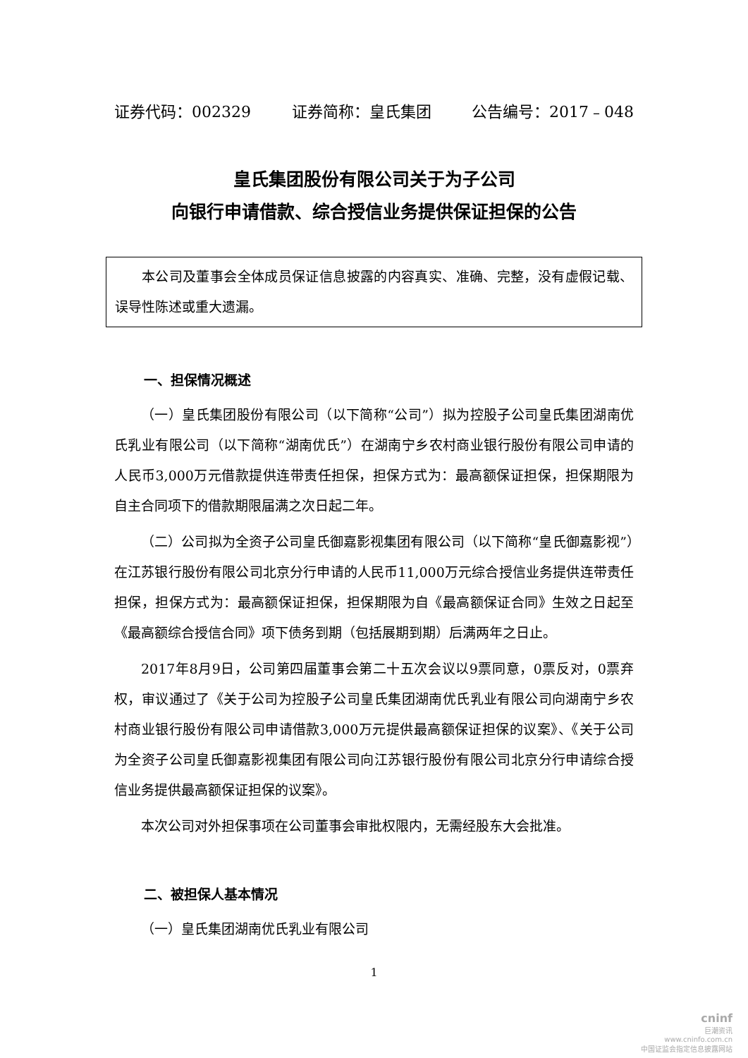证券代码：002329 证券简称：皇氏集团 公告编号：2017﹣048
皇氏集团股份有限公司关于为子公司
向银行申请借款、综合授信业务提供保证担保的公告
本公司及董事会全体成员保证信息披露的内容真实、准确、完整，没有虚假记载、误导性陈述或重大遗漏。
一、担保情况概述
（一）皇氏集团股份有限公司（以下简称“公司”）拟为控股子公司皇氏集团湖南优氏乳业有限公司（以下简称“湖南优氏”）在湖南宁乡农村商业银行股份有限公司申请的人民币3,000万元借款提供连带责任担保，担保方式为：最高额保证担保，担保期限为自主合同项下的借款期限届满之次日起二年。
（二）公司拟为全资子公司皇氏御嘉影视集团有限公司（以下简称“皇氏御嘉影视”）在江苏银行股份有限公司北京分行申请的人民币11,000万元综合授信业务提供连带责任担保，担保方式为：最高额保证担保，担保期限为自《最高额保证合同》生效之日起至《最高额综合授信合同》项下债务到期（包括展期到期）后满两年之日止。
2017年8月9日，公司第四届董事会第二十五次会议以9票同意，0票反对，0票弃权，审议通过了《关于公司为控股子公司皇氏集团湖南优氏乳业有限公司向湖南宁乡农村商业银行股份有限公司申请借款3,000万元提供最高额保证担保的议案》、《关于公司为全资子公司皇氏御嘉影视集团有限公司向江苏银行股份有限公司北京分行申请综合授信业务提供最高额保证担保的议案》。
本次公司对外担保事项在公司董事会审批权限内，无需经股东大会批准。
二、被担保人基本情况
（一）皇氏集团湖南优氏乳业有限公司
1
cninf
巨潮资讯
www.cninfo.com.cn
中国证监会指定信息披露网站